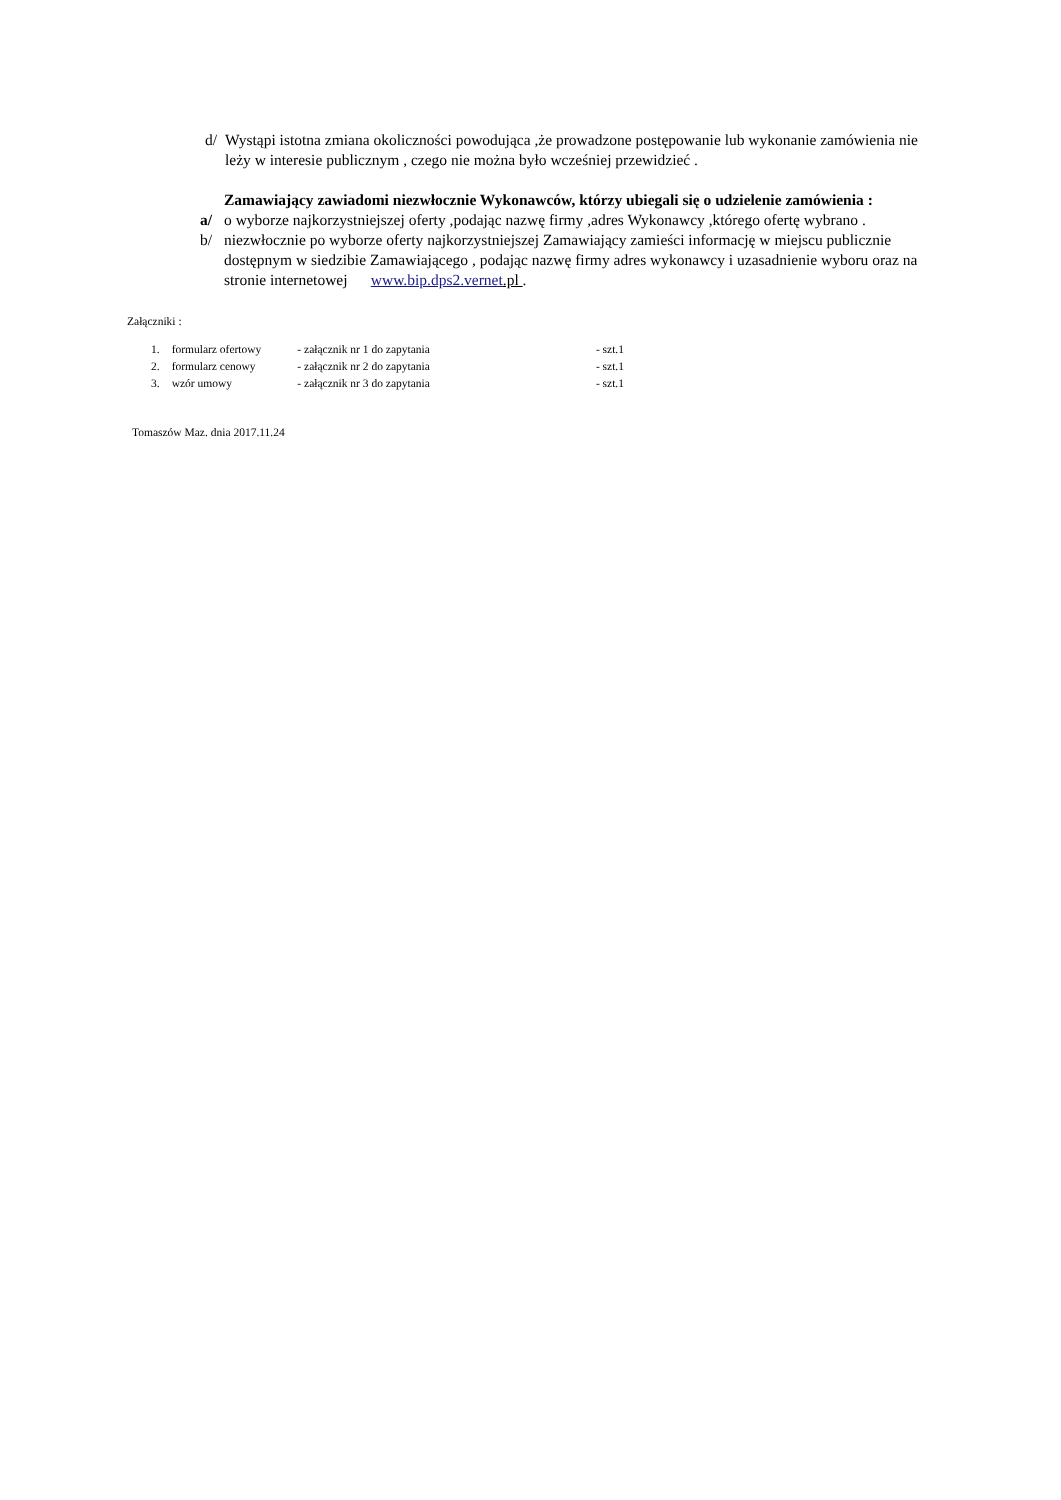d/ Wystąpi istotna zmiana okoliczności powodująca ,że prowadzone postępowanie lub wykonanie zamówienia nie leży w interesie publicznym , czego nie można było wcześniej przewidzieć .
Zamawiający zawiadomi niezwłocznie Wykonawców, którzy ubiegali się o udzielenie zamówienia :
a/ o wyborze najkorzystniejszej oferty ,podając nazwę firmy ,adres Wykonawcy ,którego ofertę wybrano .
b/ niezwłocznie po wyborze oferty najkorzystniejszej Zamawiający zamieści informację w miejscu publicznie dostępnym w siedzibie Zamawiającego , podając nazwę firmy adres wykonawcy i uzasadnienie wyboru oraz na stronie internetowej www.bip.dps2.vernet.pl .
Załączniki :
| 1. | formularz ofertowy | - załącznik nr 1 do zapytania | - szt.1 |
| 2. | formularz cenowy | - załącznik nr 2 do zapytania | - szt.1 |
| 3. | wzór umowy | - załącznik nr 3 do zapytania | - szt.1 |
Tomaszów Maz. dnia 2017.11.24